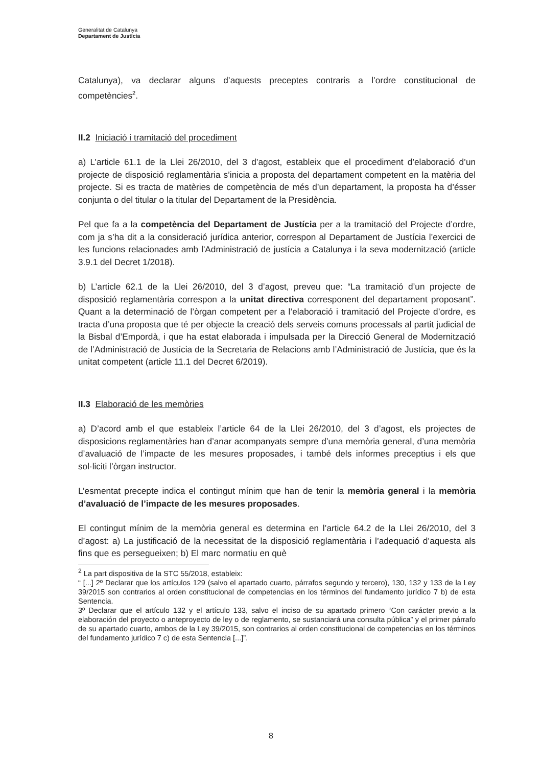Generalitat de Catalunya
Departament de Justícia
Catalunya), va declarar alguns d’aquests preceptes contraris a l’ordre constitucional de competències<sup>2</sup>.
II.2 Iniciació i tramitació del procediment
a) L’article 61.1 de la Llei 26/2010, del 3 d’agost, estableix que el procediment d’elaboració d’un projecte de disposició reglamentària s’inicia a proposta del departament competent en la matèria del projecte. Si es tracta de matèries de competència de més d’un departament, la proposta ha d’ésser conjunta o del titular o la titular del Departament de la Presidència.
Pel que fa a la competència del Departament de Justícia per a la tramitació del Projecte d’ordre, com ja s’ha dit a la consideració jurídica anterior, correspon al Departament de Justícia l’exercici de les funcions relacionades amb l'Administració de justícia a Catalunya i la seva modernització (article 3.9.1 del Decret 1/2018).
b) L’article 62.1 de la Llei 26/2010, del 3 d’agost, preveu que: “La tramitació d’un projecte de disposició reglamentària correspon a la unitat directiva corresponent del departament proposant”. Quant a la determinació de l’òrgan competent per a l’elaboració i tramitació del Projecte d’ordre, es tracta d’una proposta que té per objecte la creació dels serveis comuns processals al partit judicial de la Bisbal d’Empordà, i que ha estat elaborada i impulsada per la Direcció General de Modernització de l’Administració de Justícia de la Secretaria de Relacions amb l’Administració de Justícia, que és la unitat competent (article 11.1 del Decret 6/2019).
II.3 Elaboració de les memòries
a) D’acord amb el que estableix l’article 64 de la Llei 26/2010, del 3 d’agost, els projectes de disposicions reglamentàries han d’anar acompanyats sempre d’una memòria general, d’una memòria d’avaluació de l’impacte de les mesures proposades, i també dels informes preceptius i els que sol·liciti l’òrgan instructor.
L’esmentat precepte indica el contingut mínim que han de tenir la memòria general i la memòria d’avaluació de l’impacte de les mesures proposades.
El contingut mínim de la memòria general es determina en l’article 64.2 de la Llei 26/2010, del 3 d’agost: a) La justificació de la necessitat de la disposició reglamentària i l’adequació d’aquesta als fins que es persegueixen; b) El marc normatiu en què
<sup>2</sup> La part dispositiva de la STC 55/2018, estableix:
“ [...] 2º Declarar que los artículos 129 (salvo el apartado cuarto, párrafos segundo y tercero), 130, 132 y 133 de la Ley 39/2015 son contrarios al orden constitucional de competencias en los términos del fundamento jurídico 7 b) de esta Sentencia.
3º Declarar que el artículo 132 y el artículo 133, salvo el inciso de su apartado primero “Con carácter previo a la elaboración del proyecto o anteproyecto de ley o de reglamento, se sustanciará una consulta pública” y el primer párrafo de su apartado cuarto, ambos de la Ley 39/2015, son contrarios al orden constitucional de competencias en los términos del fundamento jurídico 7 c) de esta Sentencia [...]”.
8